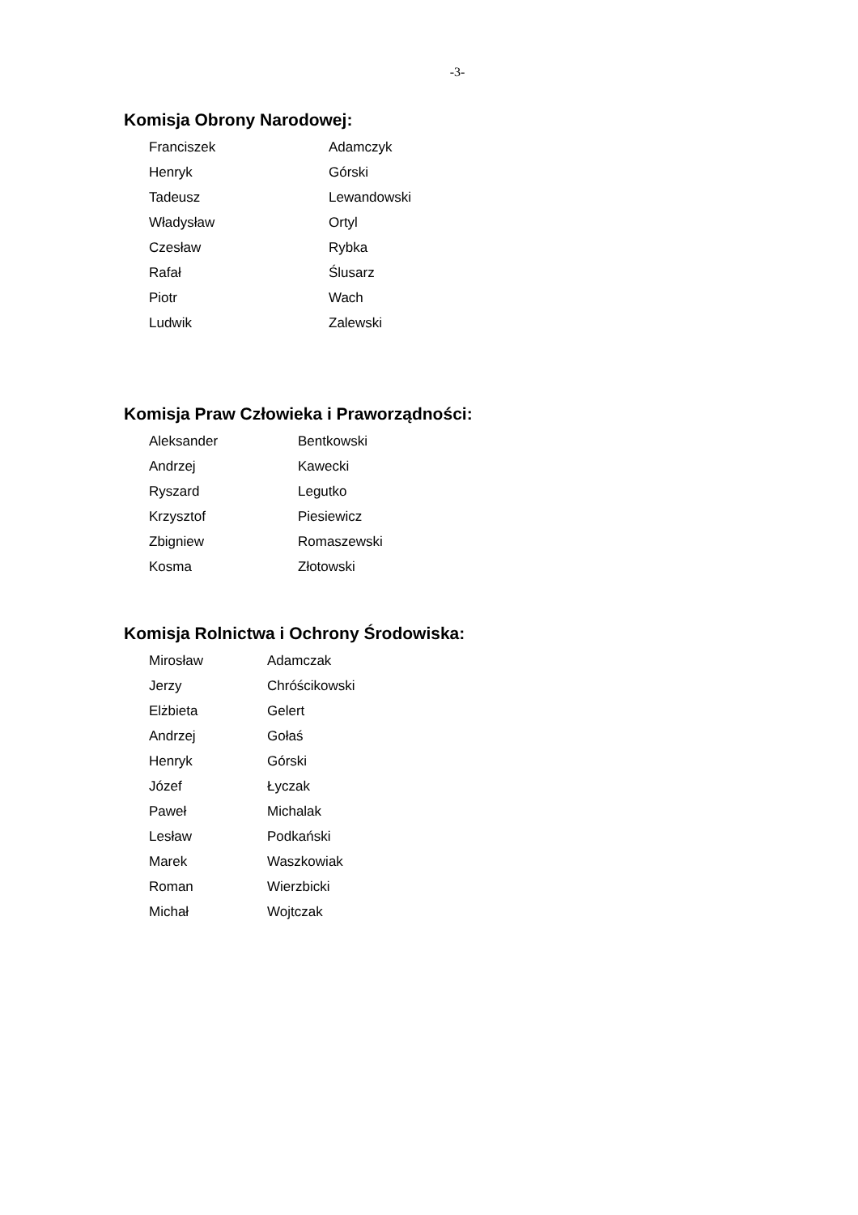-3-
Komisja Obrony Narodowej:
| Franciszek | Adamczyk |
| Henryk | Górski |
| Tadeusz | Lewandowski |
| Władysław | Ortyl |
| Czesław | Rybka |
| Rafał | Ślusarz |
| Piotr | Wach |
| Ludwik | Zalewski |
Komisja Praw Człowieka i Praworządności:
| Aleksander | Bentkowski |
| Andrzej | Kawecki |
| Ryszard | Legutko |
| Krzysztof | Piesiewicz |
| Zbigniew | Romaszewski |
| Kosma | Złotowski |
Komisja Rolnictwa i Ochrony Środowiska:
| Mirosław | Adamczak |
| Jerzy | Chróścikowski |
| Elżbieta | Gelert |
| Andrzej | Gołaś |
| Henryk | Górski |
| Józef | Łyczak |
| Paweł | Michalak |
| Lesław | Podkański |
| Marek | Waszkowiak |
| Roman | Wierzbicki |
| Michał | Wojtczak |